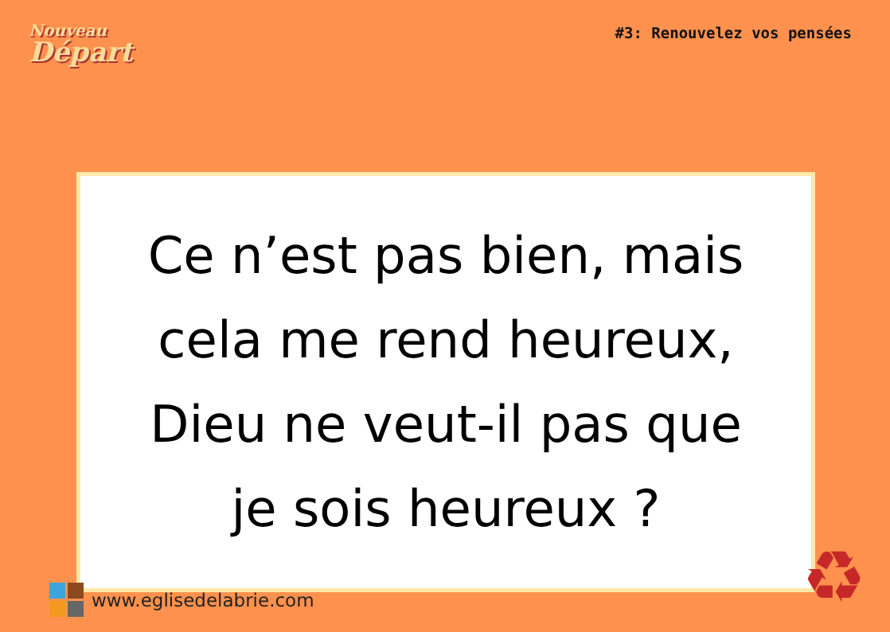Nouveau
Départ
#3: Renouvelez vos pensées
Ce n’est pas bien, mais
cela me rend heureux,
Dieu ne veut-il pas que
je sois heureux ?
www.eglisedelabrie.com ♻